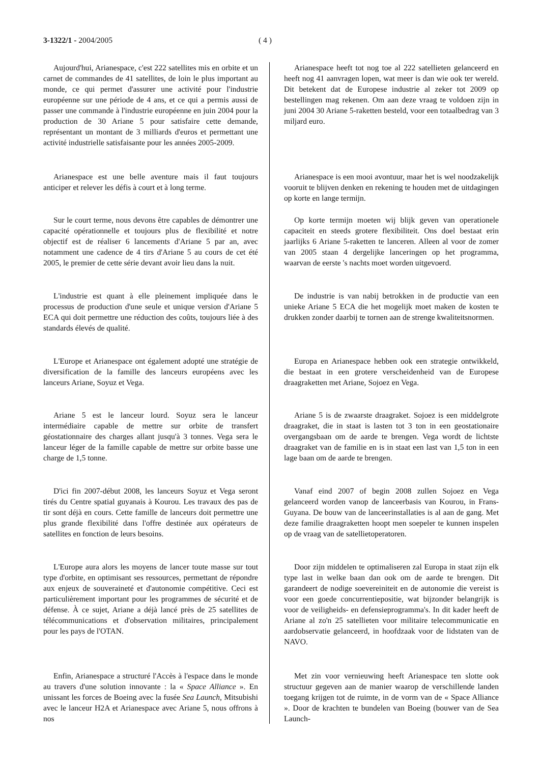3-1322/1 - 2004/2005 ( 4 )
Aujourd'hui, Arianespace, c'est 222 satellites mis en orbite et un carnet de commandes de 41 satellites, de loin le plus important au monde, ce qui permet d'assurer une activité pour l'industrie européenne sur une période de 4 ans, et ce qui a permis aussi de passer une commande à l'industrie européenne en juin 2004 pour la production de 30 Ariane 5 pour satisfaire cette demande, représentant un montant de 3 milliards d'euros et permettant une activité industrielle satisfaisante pour les années 2005-2009.
Arianespace est une belle aventure mais il faut toujours anticiper et relever les défis à court et à long terme.
Sur le court terme, nous devons être capables de démontrer une capacité opérationnelle et toujours plus de flexibilité et notre objectif est de réaliser 6 lancements d'Ariane 5 par an, avec notamment une cadence de 4 tirs d'Ariane 5 au cours de cet été 2005, le premier de cette série devant avoir lieu dans la nuit.
L'industrie est quant à elle pleinement impliquée dans le processus de production d'une seule et unique version d'Ariane 5 ECA qui doit permettre une réduction des coûts, toujours liée à des standards élevés de qualité.
L'Europe et Arianespace ont également adopté une stratégie de diversification de la famille des lanceurs européens avec les lanceurs Ariane, Soyuz et Vega.
Ariane 5 est le lanceur lourd. Soyuz sera le lanceur intermédiaire capable de mettre sur orbite de transfert géostationnaire des charges allant jusqu'à 3 tonnes. Vega sera le lanceur léger de la famille capable de mettre sur orbite basse une charge de 1,5 tonne.
D'ici fin 2007-début 2008, les lanceurs Soyuz et Vega seront tirés du Centre spatial guyanais à Kourou. Les travaux des pas de tir sont déjà en cours. Cette famille de lanceurs doit permettre une plus grande flexibilité dans l'offre destinée aux opérateurs de satellites en fonction de leurs besoins.
L'Europe aura alors les moyens de lancer toute masse sur tout type d'orbite, en optimisant ses ressources, permettant de répondre aux enjeux de souveraineté et d'autonomie compétitive. Ceci est particulièrement important pour les programmes de sécurité et de défense. À ce sujet, Ariane a déjà lancé près de 25 satellites de télécommunications et d'observation militaires, principalement pour les pays de l'OTAN.
Enfin, Arianespace a structuré l'Accès à l'espace dans le monde au travers d'une solution innovante : la « Space Alliance ». En unissant les forces de Boeing avec la fusée Sea Launch, Mitsubishi avec le lanceur H2A et Arianespace avec Ariane 5, nous offrons à nos
Arianespace heeft tot nog toe al 222 satellieten gelanceerd en heeft nog 41 aanvragen lopen, wat meer is dan wie ook ter wereld. Dit betekent dat de Europese industrie al zeker tot 2009 op bestellingen mag rekenen. Om aan deze vraag te voldoen zijn in juni 2004 30 Ariane 5-raketten besteld, voor een totaalbedrag van 3 miljard euro.
Arianespace is een mooi avontuur, maar het is wel noodzakelijk vooruit te blijven denken en rekening te houden met de uitdagingen op korte en lange termijn.
Op korte termijn moeten wij blijk geven van operationele capaciteit en steeds grotere flexibiliteit. Ons doel bestaat erin jaarlijks 6 Ariane 5-raketten te lanceren. Alleen al voor de zomer van 2005 staan 4 dergelijke lanceringen op het programma, waarvan de eerste 's nachts moet worden uitgevoerd.
De industrie is van nabij betrokken in de productie van een unieke Ariane 5 ECA die het mogelijk moet maken de kosten te drukken zonder daarbij te tornen aan de strenge kwaliteitsnormen.
Europa en Arianespace hebben ook een strategie ontwikkeld, die bestaat in een grotere verscheidenheid van de Europese draagraketten met Ariane, Sojoez en Vega.
Ariane 5 is de zwaarste draagraket. Sojoez is een middelgrote draagraket, die in staat is lasten tot 3 ton in een geostationaire overgangsbaan om de aarde te brengen. Vega wordt de lichtste draagraket van de familie en is in staat een last van 1,5 ton in een lage baan om de aarde te brengen.
Vanaf eind 2007 of begin 2008 zullen Sojoez en Vega gelanceerd worden vanop de lanceerbasis van Kourou, in Frans-Guyana. De bouw van de lanceerinstallaties is al aan de gang. Met deze familie draagraketten hoopt men soepeler te kunnen inspelen op de vraag van de satellietoperatoren.
Door zijn middelen te optimaliseren zal Europa in staat zijn elk type last in welke baan dan ook om de aarde te brengen. Dit garandeert de nodige soevereiniteit en de autonomie die vereist is voor een goede concurrentiepositie, wat bijzonder belangrijk is voor de veiligheids- en defensieprogramma's. In dit kader heeft de Ariane al zo'n 25 satellieten voor militaire telecommunicatie en aardobservatie gelanceerd, in hoofdzaak voor de lidstaten van de NAVO.
Met zin voor vernieuwing heeft Arianespace ten slotte ook structuur gegeven aan de manier waarop de verschillende landen toegang krijgen tot de ruimte, in de vorm van de « Space Alliance ». Door de krachten te bundelen van Boeing (bouwer van de Sea Launch-